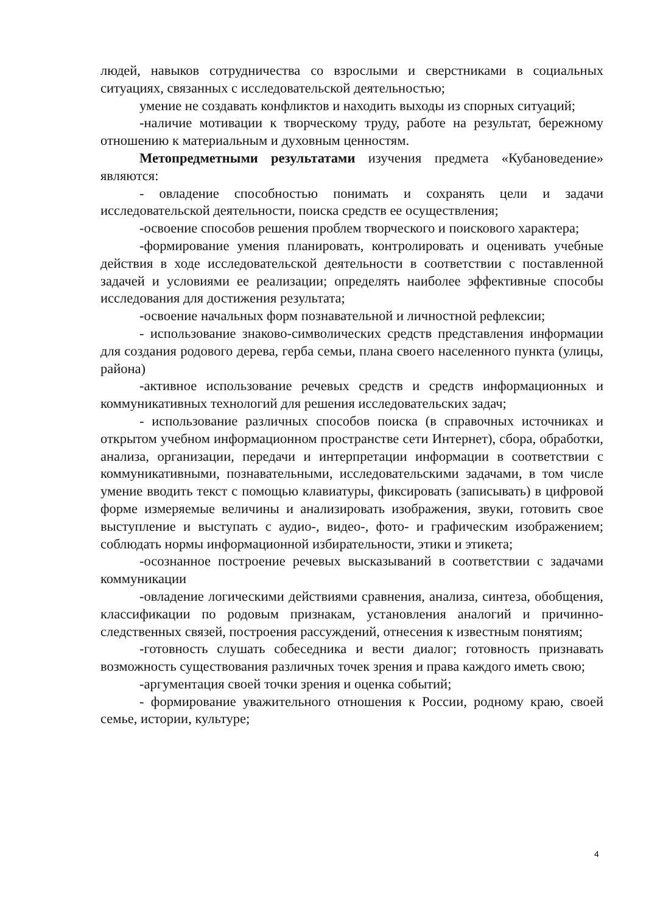людей, навыков сотрудничества со взрослыми и сверстниками в социальных ситуациях, связанных с исследовательской деятельностью;
умение не создавать конфликтов и находить выходы из спорных ситуаций;
-наличие мотивации к творческому труду, работе на результат, бережному отношению к материальным и духовным ценностям.
Метопредметными результатами изучения предмета «Кубановедение» являются:
- овладение способностью понимать и сохранять цели и задачи исследовательской деятельности, поиска средств ее осуществления;
-освоение способов решения проблем творческого и поискового характера;
-формирование умения планировать, контролировать и оценивать учебные действия в ходе исследовательской деятельности в соответствии с поставленной задачей и условиями ее реализации; определять наиболее эффективные способы исследования для достижения результата;
-освоение начальных форм познавательной и личностной рефлексии;
- использование знаково-символических средств представления информации для создания родового дерева, герба семьи, плана своего населенного пункта (улицы, района)
-активное использование речевых средств и средств информационных и коммуникативных технологий для решения исследовательских задач;
- использование различных способов поиска (в справочных источниках и открытом учебном информационном пространстве сети Интернет), сбора, обработки, анализа, организации, передачи и интерпретации информации в соответствии с коммуникативными, познавательными, исследовательскими задачами, в том числе умение вводить текст с помощью клавиатуры, фиксировать (записывать) в цифровой форме измеряемые величины и анализировать изображения, звуки, готовить свое выступление и выступать с аудио-, видео-, фото- и графическим изображением; соблюдать нормы информационной избирательности, этики и этикета;
-осознанное построение речевых высказываний в соответствии с задачами коммуникации
-овладение логическими действиями сравнения, анализа, синтеза, обобщения, классификации по родовым признакам, установления аналогий и причинно-следственных связей, построения рассуждений, отнесения к известным понятиям;
-готовность слушать собеседника и вести диалог; готовность признавать возможность существования различных точек зрения и права каждого иметь свою;
-аргументация своей точки зрения и оценка событий;
- формирование уважительного отношения к России, родному краю, своей семье, истории, культуре;
4